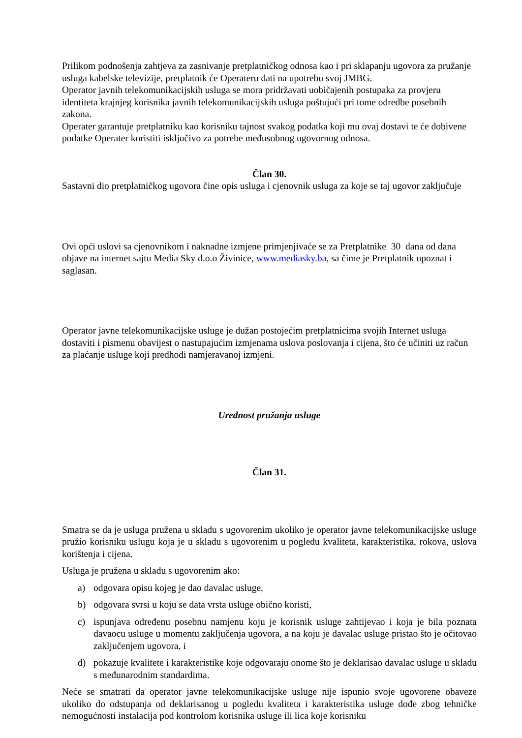Prilikom podnošenja zahtjeva za zasnivanje pretplatničkog odnosa kao i pri sklapanju ugovora za pružanje usluga kabelske televizije, pretplatnik će Operateru dati na upotrebu svoj JMBG.
Operator javnih telekomunikacijskih usluga se mora pridržavati uobičajenih postupaka za provjeru identiteta krajnjeg korisnika javnih telekomunikacijskih usluga poštujući pri tome odredbe posebnih zakona.
Operater garantuje pretplatniku kao korisniku tajnost svakog podatka koji mu ovaj dostavi te će dobivene podatke Operater koristiti isključivo za potrebe međusobnog ugovornog odnosa.
Član 30.
Sastavni dio pretplatničkog ugovora čine opis usluga i cjenovnik usluga za koje se taj ugovor zaključuje
Ovi opći uslovi sa cjenovnikom i naknadne izmjene primjenjivaće se za Pretplatnike 30 dana od dana objave na internet sajtu Media Sky d.o.o Živinice, www.mediasky.ba, sa čime je Pretplatnik upoznat i saglasan.
Operator javne telekomunikacijske usluge je dužan postojećim pretplatnicima svojih Internet usluga dostaviti i pismenu obavijest o nastupajućim izmjenama uslova poslovanja i cijena, što će učiniti uz račun za plaćanje usluge koji predhodi namjeravanoj izmjeni.
Urednost pružanja usluge
Član 31.
Smatra se da je usluga pružena u skladu s ugovorenim ukoliko je operator javne telekomunikacijske usluge pružio korisniku uslugu koja je u skladu s ugovorenim u pogledu kvaliteta, karakteristika, rokova, uslova korištenja i cijena.
Usluga je pružena u skladu s ugovorenim ako:
a) odgovara opisu kojeg je dao davalac usluge,
b) odgovara svrsi u koju se data vrsta usluge obično koristi,
c) ispunjava određenu posebnu namjenu koju je korisnik usluge zahtijevao i koja je bila poznata davaocu usluge u momentu zaključenja ugovora, a na koju je davalac usluge pristao što je očitovao zaključenjem ugovora, i
d) pokazuje kvalitete i karakteristike koje odgovaraju onome što je deklarisao davalac usluge u skladu s međunarodnim standardima.
Neće se smatrati da operator javne telekomunikacijske usluge nije ispunio svoje ugovorene obaveze ukoliko do odstupanja od deklarisanog u pogledu kvaliteta i karakteristika usluge dođe zbog tehničke nemogućnosti instalacija pod kontrolom korisnika usluge ili lica koje korisniku